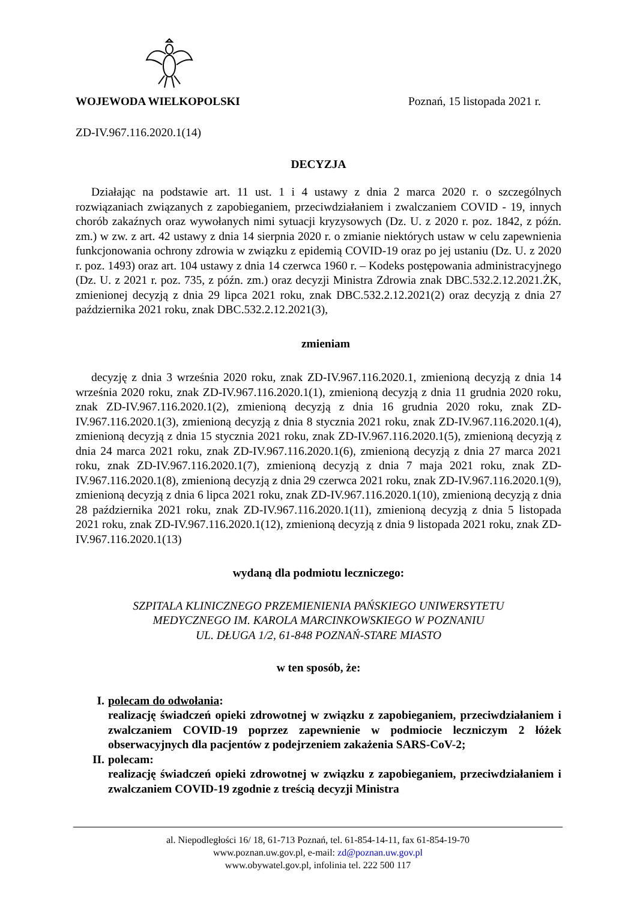WOJEWODA WIELKOPOLSKI Poznań, 15 listopada 2021 r.
ZD-IV.967.116.2020.1(14)
DECYZJA
Działając na podstawie art. 11 ust. 1 i 4 ustawy z dnia 2 marca 2020 r. o szczególnych rozwiązaniach związanych z zapobieganiem, przeciwdziałaniem i zwalczaniem COVID - 19, innych chorób zakaźnych oraz wywołanych nimi sytuacji kryzysowych (Dz. U. z 2020 r. poz. 1842, z późn. zm.) w zw. z art. 42 ustawy z dnia 14 sierpnia 2020 r. o zmianie niektórych ustaw w celu zapewnienia funkcjonowania ochrony zdrowia w związku z epidemią COVID-19 oraz po jej ustaniu (Dz. U. z 2020 r. poz. 1493) oraz art. 104 ustawy z dnia 14 czerwca 1960 r. – Kodeks postępowania administracyjnego (Dz. U. z 2021 r. poz. 735, z późn. zm.) oraz decyzji Ministra Zdrowia znak DBC.532.2.12.2021.ŻK, zmienionej decyzją z dnia 29 lipca 2021 roku, znak DBC.532.2.12.2021(2) oraz decyzją z dnia 27 października 2021 roku, znak DBC.532.2.12.2021(3),
zmieniam
decyzję z dnia 3 września 2020 roku, znak ZD-IV.967.116.2020.1, zmienioną decyzją z dnia 14 września 2020 roku, znak ZD-IV.967.116.2020.1(1), zmienioną decyzją z dnia 11 grudnia 2020 roku, znak ZD-IV.967.116.2020.1(2), zmienioną decyzją z dnia 16 grudnia 2020 roku, znak ZD-IV.967.116.2020.1(3), zmienioną decyzją z dnia 8 stycznia 2021 roku, znak ZD-IV.967.116.2020.1(4), zmienioną decyzją z dnia 15 stycznia 2021 roku, znak ZD-IV.967.116.2020.1(5), zmienioną decyzją z dnia 24 marca 2021 roku, znak ZD-IV.967.116.2020.1(6), zmienioną decyzją z dnia 27 marca 2021 roku, znak ZD-IV.967.116.2020.1(7), zmienioną decyzją z dnia 7 maja 2021 roku, znak ZD-IV.967.116.2020.1(8), zmienioną decyzją z dnia 29 czerwca 2021 roku, znak ZD-IV.967.116.2020.1(9), zmienioną decyzją z dnia 6 lipca 2021 roku, znak ZD-IV.967.116.2020.1(10), zmienioną decyzją z dnia 28 października 2021 roku, znak ZD-IV.967.116.2020.1(11), zmienioną decyzją z dnia 5 listopada 2021 roku, znak ZD-IV.967.116.2020.1(12), zmienioną decyzją z dnia 9 listopada 2021 roku, znak ZD-IV.967.116.2020.1(13)
wydaną dla podmiotu leczniczego:
SZPITALA KLINICZNEGO PRZEMIENIENIA PAŃSKIEGO UNIWERSYTETU
MEDYCZNEGO IM. KAROLA MARCINKOWSKIEGO W POZNANIU
UL. DŁUGA 1/2, 61-848 POZNAŃ-STARE MIASTO
w ten sposób, że:
I. polecam do odwołania:
realizację świadczeń opieki zdrowotnej w związku z zapobieganiem, przeciwdziałaniem i zwalczaniem COVID-19 poprzez zapewnienie w podmiocie leczniczym 2 łóżek obserwacyjnych dla pacjentów z podejrzeniem zakażenia SARS-CoV-2;
II. polecam:
realizację świadczeń opieki zdrowotnej w związku z zapobieganiem, przeciwdziałaniem i zwalczaniem COVID-19 zgodnie z treścią decyzji Ministra
al. Niepodległości 16/ 18, 61-713 Poznań, tel. 61-854-14-11, fax 61-854-19-70
www.poznan.uw.gov.pl, e-mail: zd@poznan.uw.gov.pl
www.obywatel.gov.pl, infolinia tel. 222 500 117